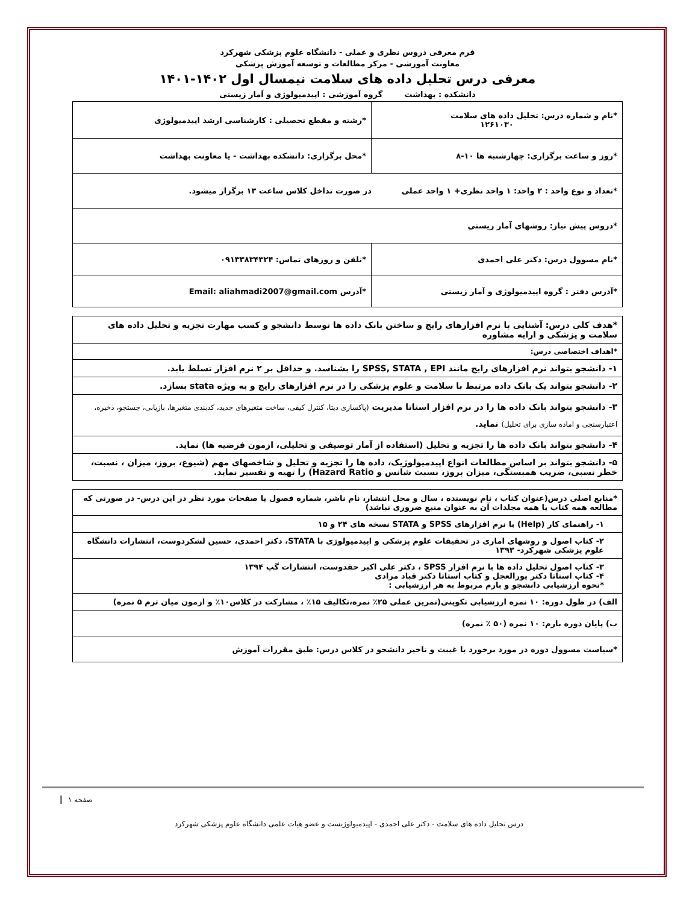فرم معرفی دروس نظری و عملی - دانشگاه علوم پزشکی شهرکرد
معاونت آموزشی - مرکز مطالعات و توسعه آموزش پزشکی
معرفی درس تحلیل داده های سلامت نیمسال اول ۱۴۰۲-۱۴۰۱
دانشکده : بهداشت گروه آموزشی : اپیدمیولوژی و آمار زیستی
| *نام و شماره درس: تحلیل داده های سلامت ۱۲۶۱۰۳۰ | *رشته و مقطع تحصیلی : کارشناسی ارشد اپیدمیولوژی |
| *روز و ساعت برگزاری: چهارشنبه ها ۱۰-۸ | *محل برگزاری: دانشکده بهداشت - یا معاونت بهداشت |
| *تعداد و نوع واحد : ۲ واحد: ۱ واحد نظری+ ۱ واحد عملی در صورت تداخل کلاس ساعت ۱۳ برگزار میشود. | |
| *دروس پیش نیاز: روشهای آمار زیستی | |
| *نام مسوول درس: دکتر علی احمدی | *تلفن و روزهای تماس: ۰۹۱۳۳۸۳۴۳۲۴ |
| *آدرس دفتر : گروه اپیدمیولوژی و آمار زیستی | *آدرس Email: aliahmadi2007@gmail.com |
| *هدف کلی درس: آشنایی با نرم افزارهای رایج و ساختن بانک داده ها توسط دانشجو و کسب مهارت تجزیه و تحلیل داده های سلامت و پزشکی و ارایه مشاوره |
| *اهداف اختصاصی درس: |
| ۱- دانشجو بتواند نرم افزارهای رایج مانند SPSS, STATA , EPI را بشناسد. و حداقل بر ۲ نرم افزار تسلط یابد. |
| ۲- دانشجو بتواند یک بانک داده مرتبط با سلامت و علوم پزشکی را در نرم افزارهای رایج و به ویژه stata بسازد. |
| ۳- دانشجو بتواند بانک داده ها را در نرم افزار استاتا مدیریت (پاکسازی دیتا، کنترل کیفی، ساخت متغیرهای جدید، کدبندی متغیرها، بازیابی، جستجو، ذخیره، اعتبارسنجی و اماده سازی برای تحلیل) نماید. |
| ۴- دانشجو بتواند بانک داده ها را تجزیه و تحلیل (استفاده از آمار توصیفی و تحلیلی، ازمون فرضیه ها) نماید. |
| ۵- دانشجو بتواند بر اساس مطالعات انواع اپیدمیولوژیک، داده ها را تجزیه و تحلیل و شاخصهای مهم (شیوع، بروز، میزان ، نسبت، خطر نسبی، ضریب همبستگی، میزان بروز، نسبت شانس و Hazard Ratio) را تهیه و تفسیر نماید. |
| *منابع اصلی درس(عنوان کتاب ، نام نویسنده ، سال و محل انتشار، نام ناشر، شماره فصول یا صفحات مورد نظر در این درس- در صورتی که مطالعه همه کتاب یا همه مجلدات آن به عنوان منبع ضروری نباشد) |
| ۱- راهنمای کار (Help) با نرم افزارهای SPSS و STATA نسخه های ۲۴ و ۱۵ |
| ۲- کتاب اصول و روشهای اماری در تحقیقات علوم پزشکی و اپیدمیولوژی با STATA، دکتر احمدی، حسین لشکردوست، انتشارات دانشگاه علوم پزشکی شهرکرد- ۱۳۹۳ |
| ۳- کتاب اصول تحلیل داده ها با نرم افزار SPSS ، دکتر علی اکبر حقدوست، انتشارات گپ ۱۳۹۴ ۴- کتاب استاتا دکتر پورالعجل و کتاب استاتا دکتر قباد مرادی *نحوه ارزشیابی دانشجو و بارم مربوط به هر ارزشیابی : |
| الف) در طول دوره: ۱۰ نمره ارزشیابی تکوینی(تمرین عملی ۲۵٪ نمره،تکالیف ۱۵٪ ، مشارکت در کلاس۱۰٪ و ازمون میان ترم ۵ نمره) |
| ب) پایان دوره بارم: ۱۰ نمره (۵۰ ٪ نمره) |
| *سیاست مسوول دوره در مورد برخورد با غیبت و تاخیر دانشجو در کلاس درس: طبق مقررات آموزش |
صفحه ۱
درس تحلیل داده های سلامت - دکتر علی احمدی - اپیدمیولوژیست و عضو هیات علمی دانشگاه علوم پزشکی شهرکرد